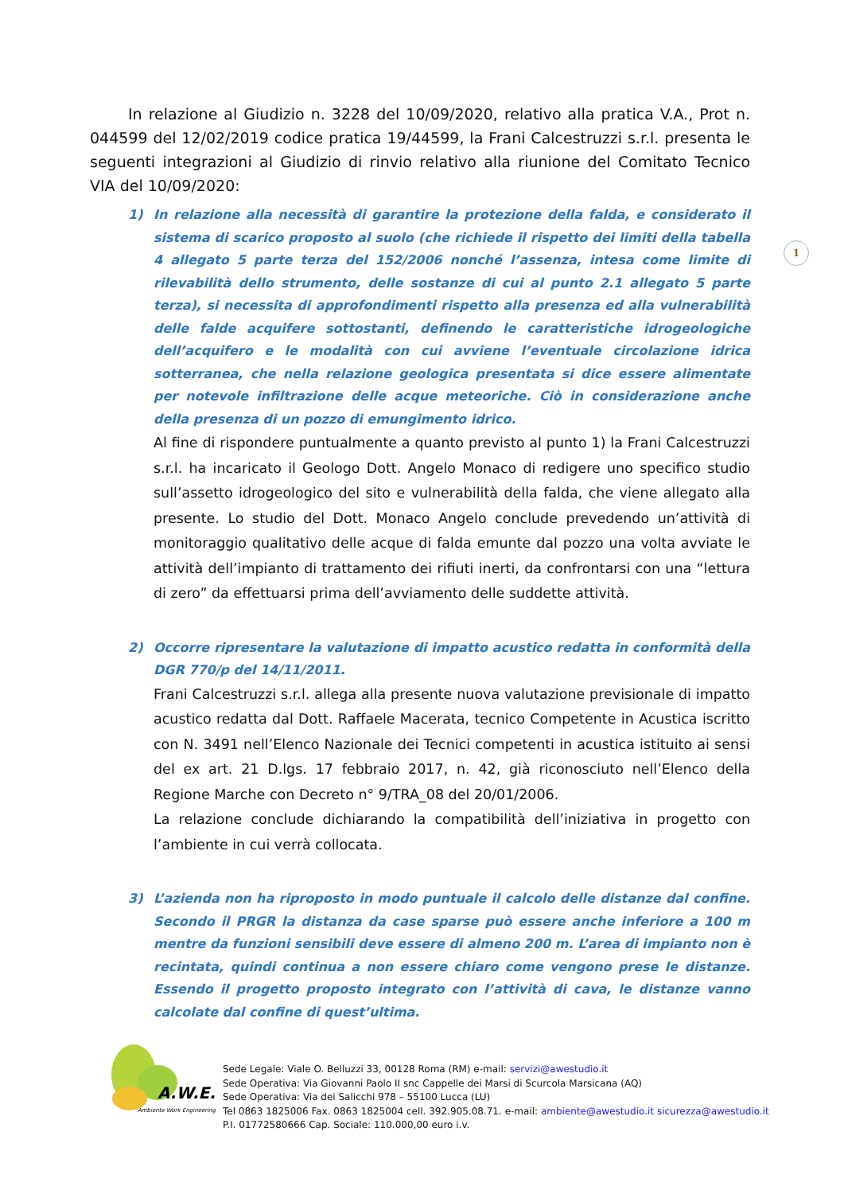In relazione al Giudizio n. 3228 del 10/09/2020, relativo alla pratica V.A., Prot n. 044599 del 12/02/2019 codice pratica 19/44599, la Frani Calcestruzzi s.r.l. presenta le seguenti integrazioni al Giudizio di rinvio relativo alla riunione del Comitato Tecnico VIA del 10/09/2020:
1) In relazione alla necessità di garantire la protezione della falda, e considerato il sistema di scarico proposto al suolo (che richiede il rispetto dei limiti della tabella 4 allegato 5 parte terza del 152/2006 nonché l’assenza, intesa come limite di rilevabilità dello strumento, delle sostanze di cui al punto 2.1 allegato 5 parte terza), si necessita di approfondimenti rispetto alla presenza ed alla vulnerabilità delle falde acquifere sottostanti, definendo le caratteristiche idrogeologiche dell’acquifero e le modalità con cui avviene l’eventuale circolazione idrica sotterranea, che nella relazione geologica presentata si dice essere alimentate per notevole infiltrazione delle acque meteoriche. Ciò in considerazione anche della presenza di un pozzo di emungimento idrico.
Al fine di rispondere puntualmente a quanto previsto al punto 1) la Frani Calcestruzzi s.r.l. ha incaricato il Geologo Dott. Angelo Monaco di redigere uno specifico studio sull’assetto idrogeologico del sito e vulnerabilità della falda, che viene allegato alla presente. Lo studio del Dott. Monaco Angelo conclude prevedendo un’attività di monitoraggio qualitativo delle acque di falda emunte dal pozzo una volta avviate le attività dell’impianto di trattamento dei rifiuti inerti, da confrontarsi con una “lettura di zero” da effettuarsi prima dell’avviamento delle suddette attività.
2) Occorre ripresentare la valutazione di impatto acustico redatta in conformità della DGR 770/p del 14/11/2011.
Frani Calcestruzzi s.r.l. allega alla presente nuova valutazione previsionale di impatto acustico redatta dal Dott. Raffaele Macerata, tecnico Competente in Acustica iscritto con N. 3491 nell’Elenco Nazionale dei Tecnici competenti in acustica istituito ai sensi del ex art. 21 D.lgs. 17 febbraio 2017, n. 42, già riconosciuto nell’Elenco della Regione Marche con Decreto n° 9/TRA_08 del 20/01/2006.
La relazione conclude dichiarando la compatibilità dell’iniziativa in progetto con l’ambiente in cui verrà collocata.
3) L’azienda non ha riproposto in modo puntuale il calcolo delle distanze dal confine. Secondo il PRGR la distanza da case sparse può essere anche inferiore a 100 m mentre da funzioni sensibili deve essere di almeno 200 m. L’area di impianto non è recintata, quindi continua a non essere chiaro come vengono prese le distanze. Essendo il progetto proposto integrato con l’attività di cava, le distanze vanno calcolate dal confine di quest’ultima.
1
A.W.E.
Ambiente Work Engineering
Sede Legale: Viale O. Belluzzi 33, 00128 Roma (RM) e-mail: servizi@awestudio.it
Sede Operativa: Via Giovanni Paolo II snc Cappelle dei Marsi di Scurcola Marsicana (AQ)
Sede Operativa: Via dei Salicchi 978 – 55100 Lucca (LU)
Tel 0863 1825006 Fax. 0863 1825004 cell. 392.905.08.71. e-mail: ambiente@awestudio.it sicurezza@awestudio.it
P.I. 01772580666 Cap. Sociale: 110.000,00 euro i.v.